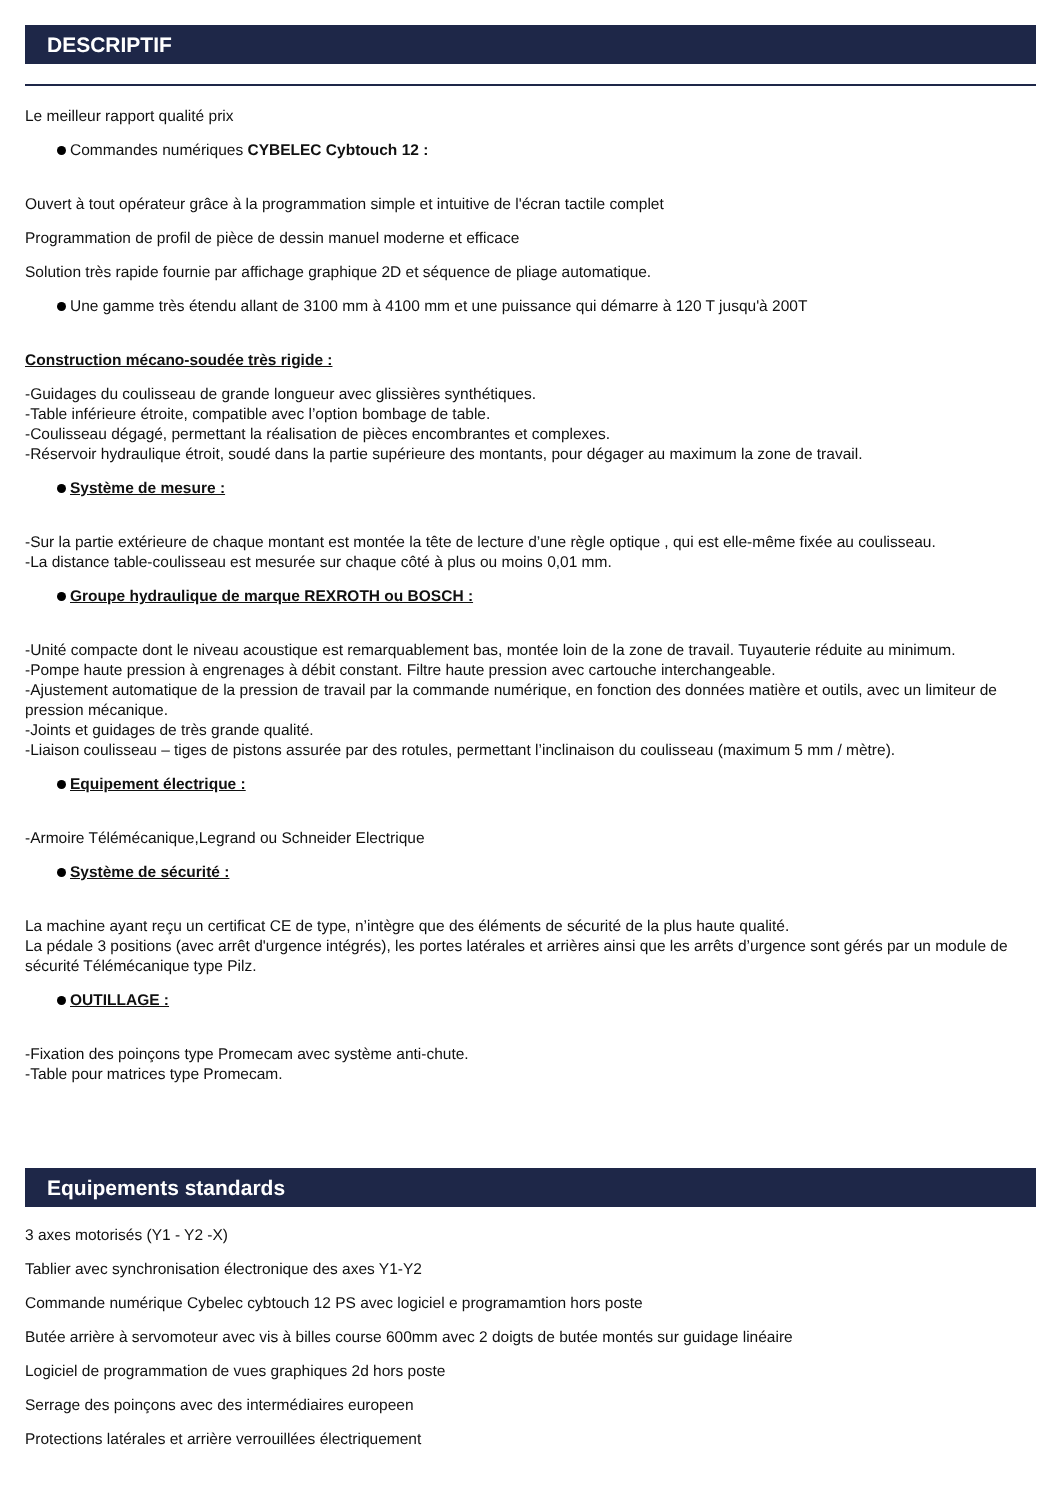DESCRIPTIF
Le meilleur rapport qualité prix
Commandes numériques CYBELEC Cybtouch 12 :
Ouvert à tout opérateur grâce à la programmation simple et intuitive de l'écran tactile complet
Programmation de profil de pièce de dessin manuel moderne et efficace
Solution très rapide fournie par affichage graphique 2D et séquence de pliage automatique.
Une gamme très étendu allant de 3100 mm à 4100 mm et une puissance qui démarre à 120 T jusqu'à 200T
Construction mécano-soudée très rigide :
-Guidages du coulisseau de grande longueur avec glissières synthétiques.
-Table inférieure étroite, compatible avec l’option bombage de table.
-Coulisseau dégagé, permettant la réalisation de pièces encombrantes et complexes.
-Réservoir hydraulique étroit, soudé dans la partie supérieure des montants, pour dégager au maximum la zone de travail.
Système de mesure :
-Sur la partie extérieure de chaque montant est montée la tête de lecture d’une règle optique , qui est elle-même fixée au coulisseau.
-La distance table-coulisseau est mesurée sur chaque côté à plus ou moins 0,01 mm.
Groupe hydraulique de marque REXROTH ou BOSCH :
-Unité compacte dont le niveau acoustique est remarquablement bas, montée loin de la zone de travail. Tuyauterie réduite au minimum.
-Pompe haute pression à engrenages à débit constant. Filtre haute pression avec cartouche interchangeable.
-Ajustement automatique de la pression de travail par la commande numérique, en fonction des données matière et outils, avec un limiteur de pression mécanique.
-Joints et guidages de très grande qualité.
-Liaison coulisseau – tiges de pistons assurée par des rotules, permettant l’inclinaison du coulisseau (maximum 5 mm / mètre).
Equipement électrique :
-Armoire Télémécanique,Legrand ou Schneider Electrique
Système de sécurité :
La machine ayant reçu un certificat CE de type, n’intègre que des éléments de sécurité de la plus haute qualité.
La pédale 3 positions (avec arrêt d'urgence intégrés), les portes latérales et arrières ainsi que les arrêts d’urgence sont gérés par un module de sécurité Télémécanique type Pilz.
OUTILLAGE :
-Fixation des poinçons type Promecam avec système anti-chute.
-Table pour matrices type Promecam.
Equipements standards
3 axes motorisés (Y1 - Y2 -X)
Tablier avec synchronisation électronique des axes Y1-Y2
Commande numérique Cybelec cybtouch 12 PS avec logiciel e programamtion hors poste
Butée arrière à servomoteur avec vis à billes course 600mm avec 2 doigts de butée montés sur guidage linéaire
Logiciel de programmation de vues graphiques 2d hors poste
Serrage des poinçons avec des intermédiaires europeen
Protections latérales et arrière verrouillées électriquement